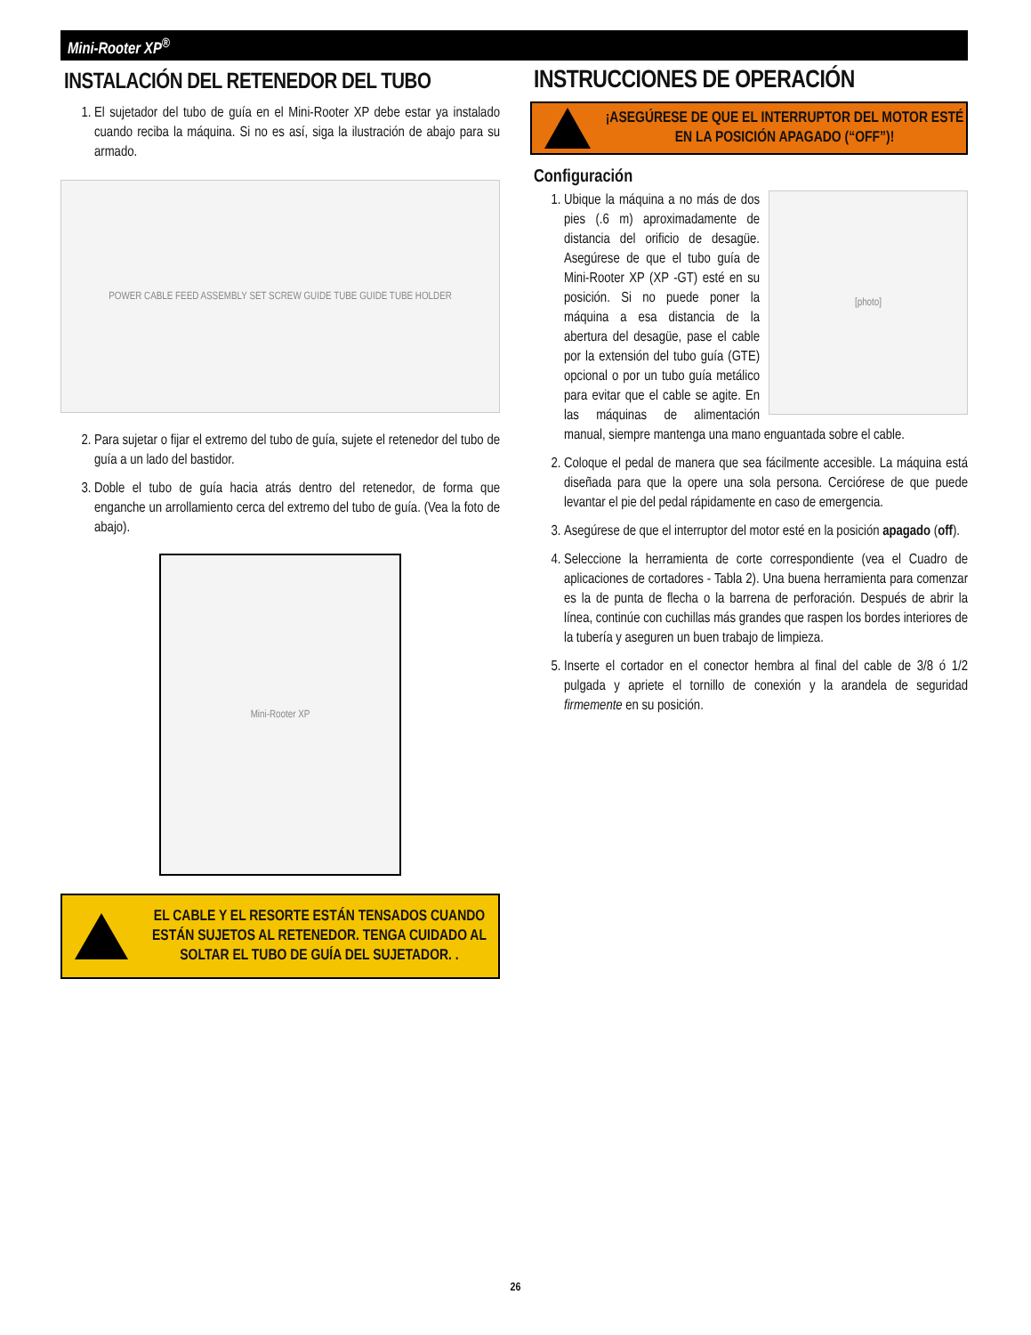Mini-Rooter XP<sup>®</sup>
INSTALACIÓN DEL RETENEDOR DEL TUBO
1. El sujetador del tubo de guía en el Mini-Rooter XP debe estar ya instalado cuando reciba la máquina. Si no es así, siga la ilustración de abajo para su armado.
POWER CABLE FEED ASSEMBLY SET SCREW GUIDE TUBE GUIDE TUBE HOLDER
2. Para sujetar o fijar el extremo del tubo de guía, sujete el retenedor del tubo de guía a un lado del bastidor.
3. Doble el tubo de guía hacia atrás dentro del retenedor, de forma que enganche un arrollamiento cerca del extremo del tubo de guía. (Vea la foto de abajo).
Mini-Rooter XP
EL CABLE Y EL RESORTE ESTÁN TENSADOS CUANDO ESTÁN SUJETOS AL RETENEDOR. TENGA CUIDADO AL SOLTAR EL TUBO DE GUÍA DEL SUJETADOR. .
INSTRUCCIONES DE OPERACIÓN
¡ASEGÚRESE DE QUE EL INTERRUPTOR DEL MOTOR ESTÉ EN LA POSICIÓN APAGADO (“OFF”)!
Configuración
[photo]
1. Ubique la máquina a no más de dos pies (.6 m) aproximadamente de distancia del orificio de desagüe. Asegúrese de que el tubo guía de Mini-Rooter XP (XP -GT) esté en su posición. Si no puede poner la máquina a esa distancia de la abertura del desagüe, pase el cable por la extensión del tubo guía (GTE) opcional o por un tubo guía metálico para evitar que el cable se agite. En las máquinas de alimentación manual, siempre mantenga una mano enguantada sobre el cable.
2. Coloque el pedal de manera que sea fácilmente accesible. La máquina está diseñada para que la opere una sola persona. Cerciórese de que puede levantar el pie del pedal rápidamente en caso de emergencia.
3. Asegúrese de que el interruptor del motor esté en la posición apagado (off).
4. Seleccione la herramienta de corte correspondiente (vea el Cuadro de aplicaciones de cortadores - Tabla 2). Una buena herramienta para comenzar es la de punta de flecha o la barrena de perforación. Después de abrir la línea, continúe con cuchillas más grandes que raspen los bordes interiores de la tubería y aseguren un buen trabajo de limpieza.
5. Inserte el cortador en el conector hembra al final del cable de 3/8 ó 1/2 pulgada y apriete el tornillo de conexión y la arandela de seguridad firmemente en su posición.
26